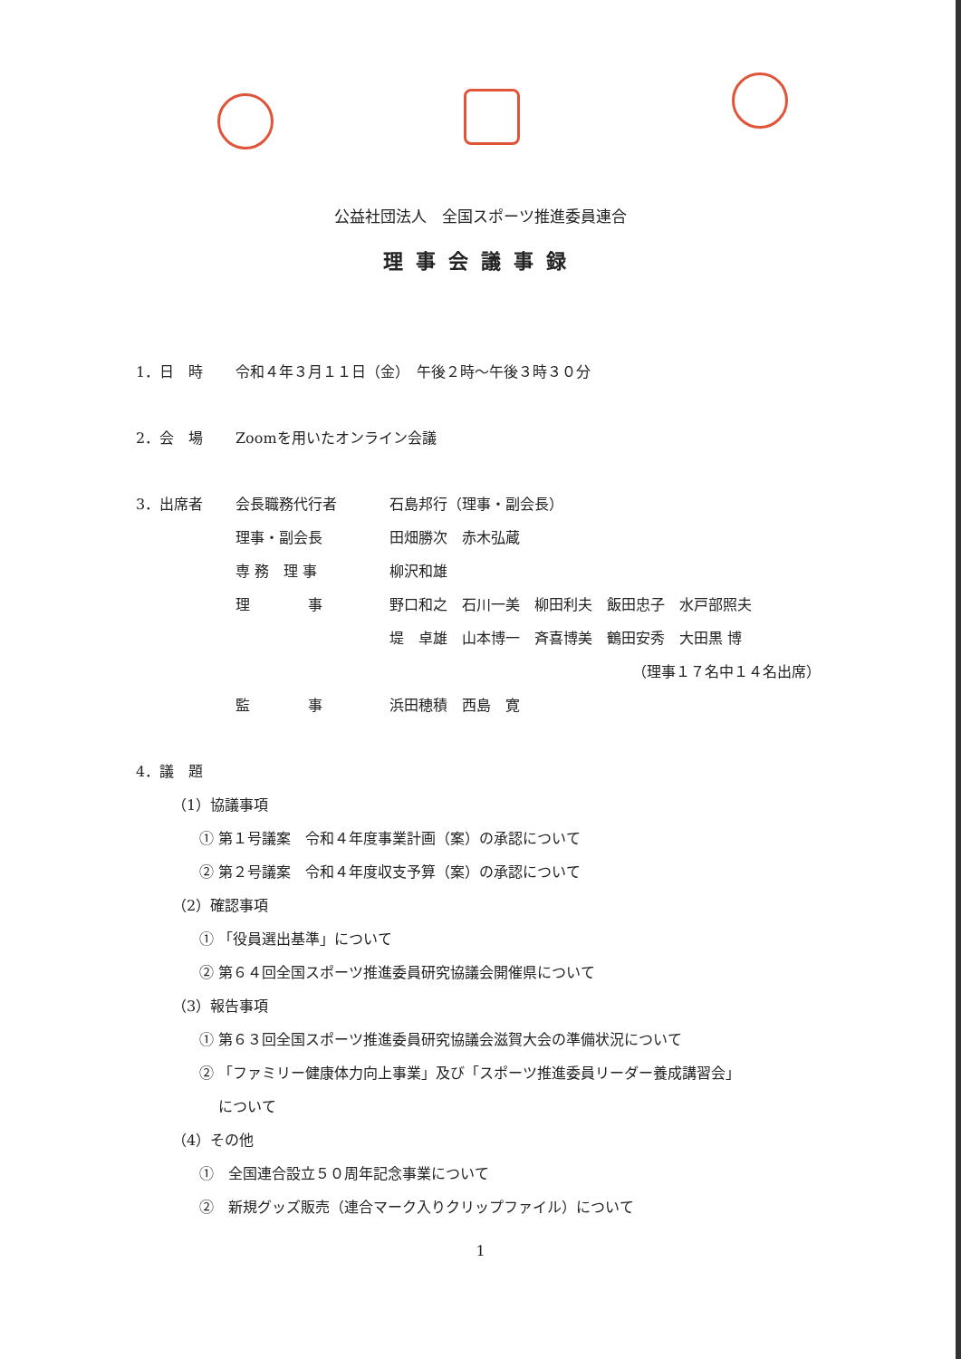公益社団法人　全国スポーツ推進委員連合
理事会議事録
1．日　時 令和４年３月１１日（金）　午後２時～午後３時３０分
2．会　場 Zoomを用いたオンライン会議
3．出席者 会長職務代行者 石島邦行（理事・副会長）
理事・副会長 田畑勝次　赤木弘蔵
専 務　理 事 柳沢和雄
理　　　　事 野口和之　石川一美　柳田利夫　飯田忠子　水戸部照夫
堤　卓雄　山本博一　斉喜博美　鶴田安秀　大田黒 博
（理事１７名中１４名出席）
監　　　　事 浜田穂積　西島　寛
4．議　題
（1）協議事項
① 第１号議案　令和４年度事業計画（案）の承認について
② 第２号議案　令和４年度収支予算（案）の承認について
（2）確認事項
① 「役員選出基準」について
② 第６４回全国スポーツ推進委員研究協議会開催県について
（3）報告事項
① 第６３回全国スポーツ推進委員研究協議会滋賀大会の準備状況について
② 「ファミリー健康体力向上事業」及び「スポーツ推進委員リーダー養成講習会」
　 について
（4）その他
①　全国連合設立５０周年記念事業について
②　新規グッズ販売（連合マーク入りクリップファイル）について
1